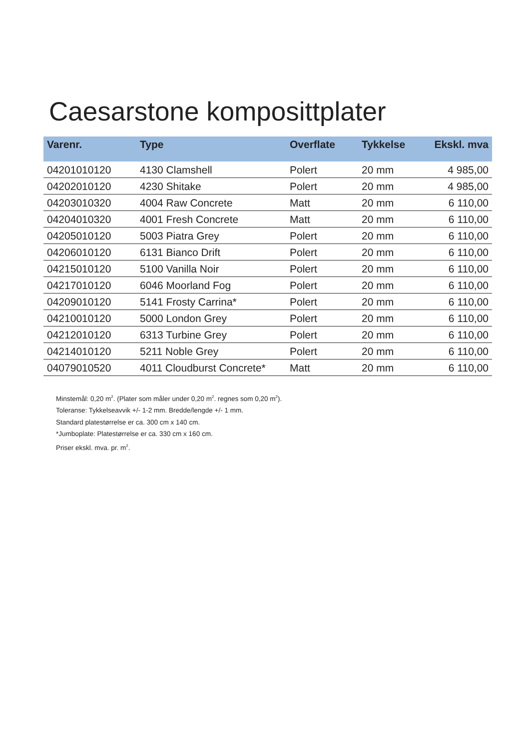Caesarstone komposittplater
| Varenr. | Type | Overflate | Tykkelse | Ekskl. mva |
| --- | --- | --- | --- | --- |
| 04201010120 | 4130 Clamshell | Polert | 20 mm | 4 985,00 |
| 04202010120 | 4230 Shitake | Polert | 20 mm | 4 985,00 |
| 04203010320 | 4004 Raw Concrete | Matt | 20 mm | 6 110,00 |
| 04204010320 | 4001 Fresh Concrete | Matt | 20 mm | 6 110,00 |
| 04205010120 | 5003 Piatra Grey | Polert | 20 mm | 6 110,00 |
| 04206010120 | 6131 Bianco Drift | Polert | 20 mm | 6 110,00 |
| 04215010120 | 5100 Vanilla Noir | Polert | 20 mm | 6 110,00 |
| 04217010120 | 6046 Moorland Fog | Polert | 20 mm | 6 110,00 |
| 04209010120 | 5141 Frosty Carrina* | Polert | 20 mm | 6 110,00 |
| 04210010120 | 5000 London Grey | Polert | 20 mm | 6 110,00 |
| 04212010120 | 6313 Turbine Grey | Polert | 20 mm | 6 110,00 |
| 04214010120 | 5211 Noble Grey | Polert | 20 mm | 6 110,00 |
| 04079010520 | 4011 Cloudburst Concrete* | Matt | 20 mm | 6 110,00 |
Minstemål: 0,20 m<sup>2</sup>. (Plater som måler under 0,20 m<sup>2</sup>. regnes som 0,20 m<sup>2</sup>).
Toleranse: Tykkelseavvik +/- 1-2 mm. Bredde/lengde +/- 1 mm.
Standard platestørrelse er ca. 300 cm x 140 cm.
*Jumboplate: Platestørrelse er ca. 330 cm x 160 cm.
Priser ekskl. mva. pr. m<sup>2</sup>.